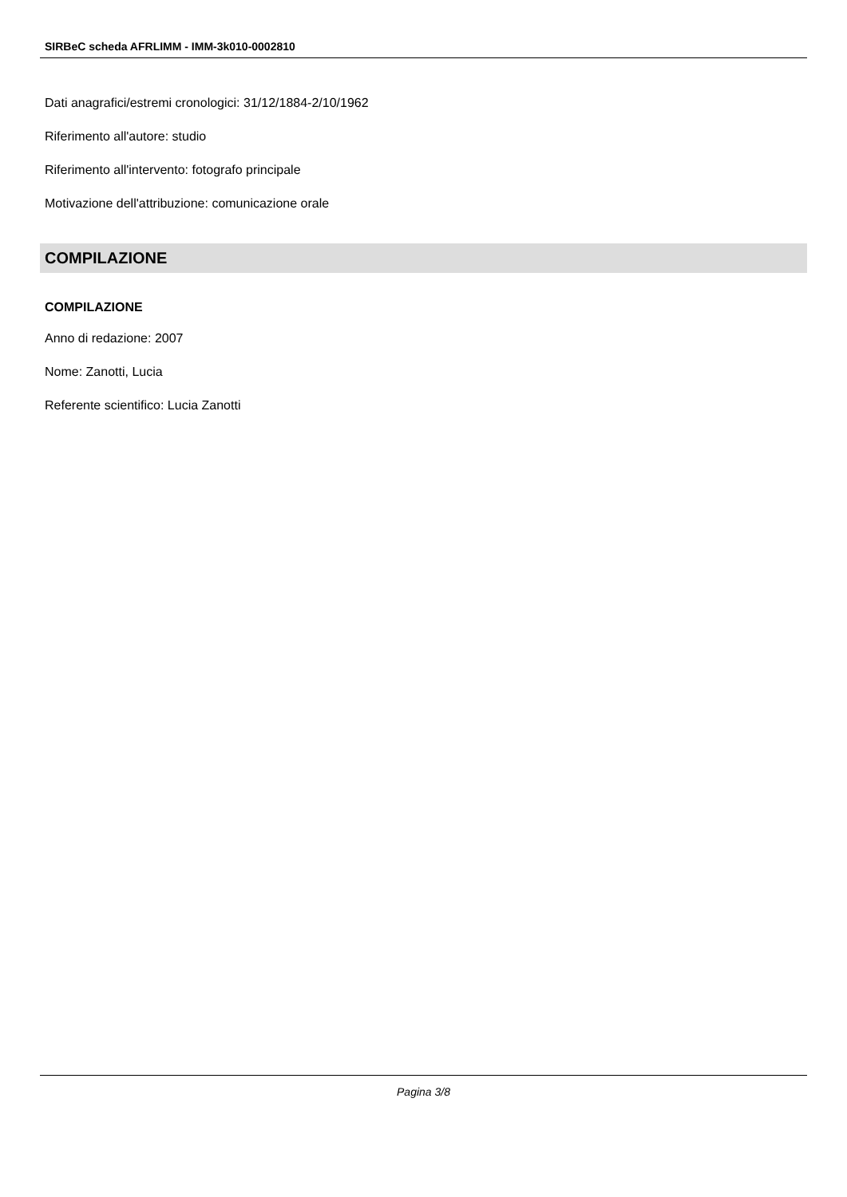SIRBeC scheda AFRLIMM - IMM-3k010-0002810
Dati anagrafici/estremi cronologici: 31/12/1884-2/10/1962
Riferimento all'autore: studio
Riferimento all'intervento: fotografo principale
Motivazione dell'attribuzione: comunicazione orale
COMPILAZIONE
COMPILAZIONE
Anno di redazione: 2007
Nome: Zanotti, Lucia
Referente scientifico: Lucia Zanotti
Pagina 3/8